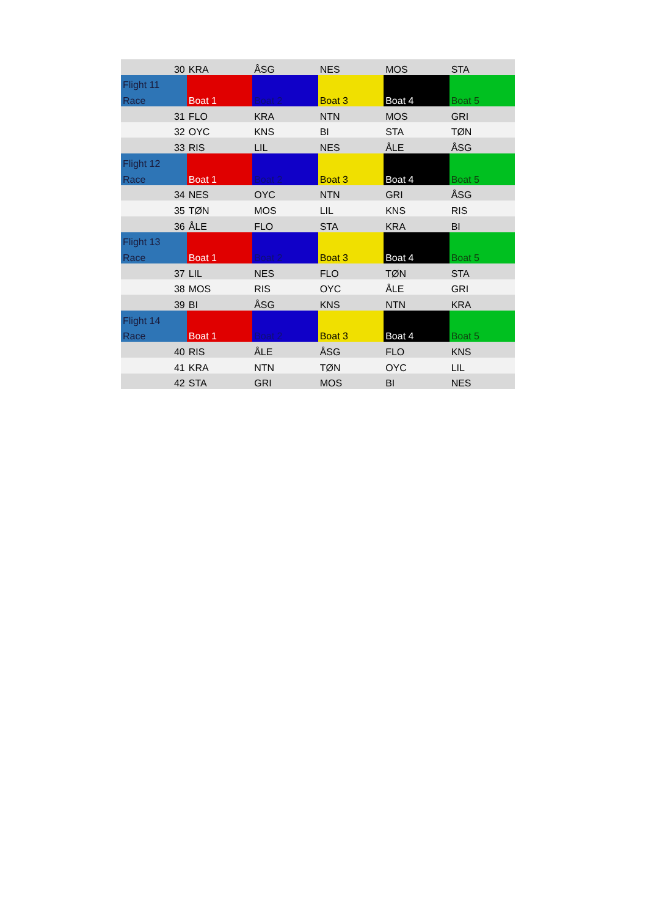| 30 | KRA | ÅSG | NES | MOS | STA |
| Flight 11 | | | | | |
| Race | Boat 1 | Boat 2 | Boat 3 | Boat 4 | Boat 5 |
| 31 | FLO | KRA | NTN | MOS | GRI |
| 32 | OYC | KNS | BI | STA | TØN |
| 33 | RIS | LIL | NES | ÅLE | ÅSG |
| Flight 12 | | | | | |
| Race | Boat 1 | Boat 2 | Boat 3 | Boat 4 | Boat 5 |
| 34 | NES | OYC | NTN | GRI | ÅSG |
| 35 | TØN | MOS | LIL | KNS | RIS |
| 36 | ÅLE | FLO | STA | KRA | BI |
| Flight 13 | | | | | |
| Race | Boat 1 | Boat 2 | Boat 3 | Boat 4 | Boat 5 |
| 37 | LIL | NES | FLO | TØN | STA |
| 38 | MOS | RIS | OYC | ÅLE | GRI |
| 39 | BI | ÅSG | KNS | NTN | KRA |
| Flight 14 | | | | | |
| Race | Boat 1 | Boat 2 | Boat 3 | Boat 4 | Boat 5 |
| 40 | RIS | ÅLE | ÅSG | FLO | KNS |
| 41 | KRA | NTN | TØN | OYC | LIL |
| 42 | STA | GRI | MOS | BI | NES |